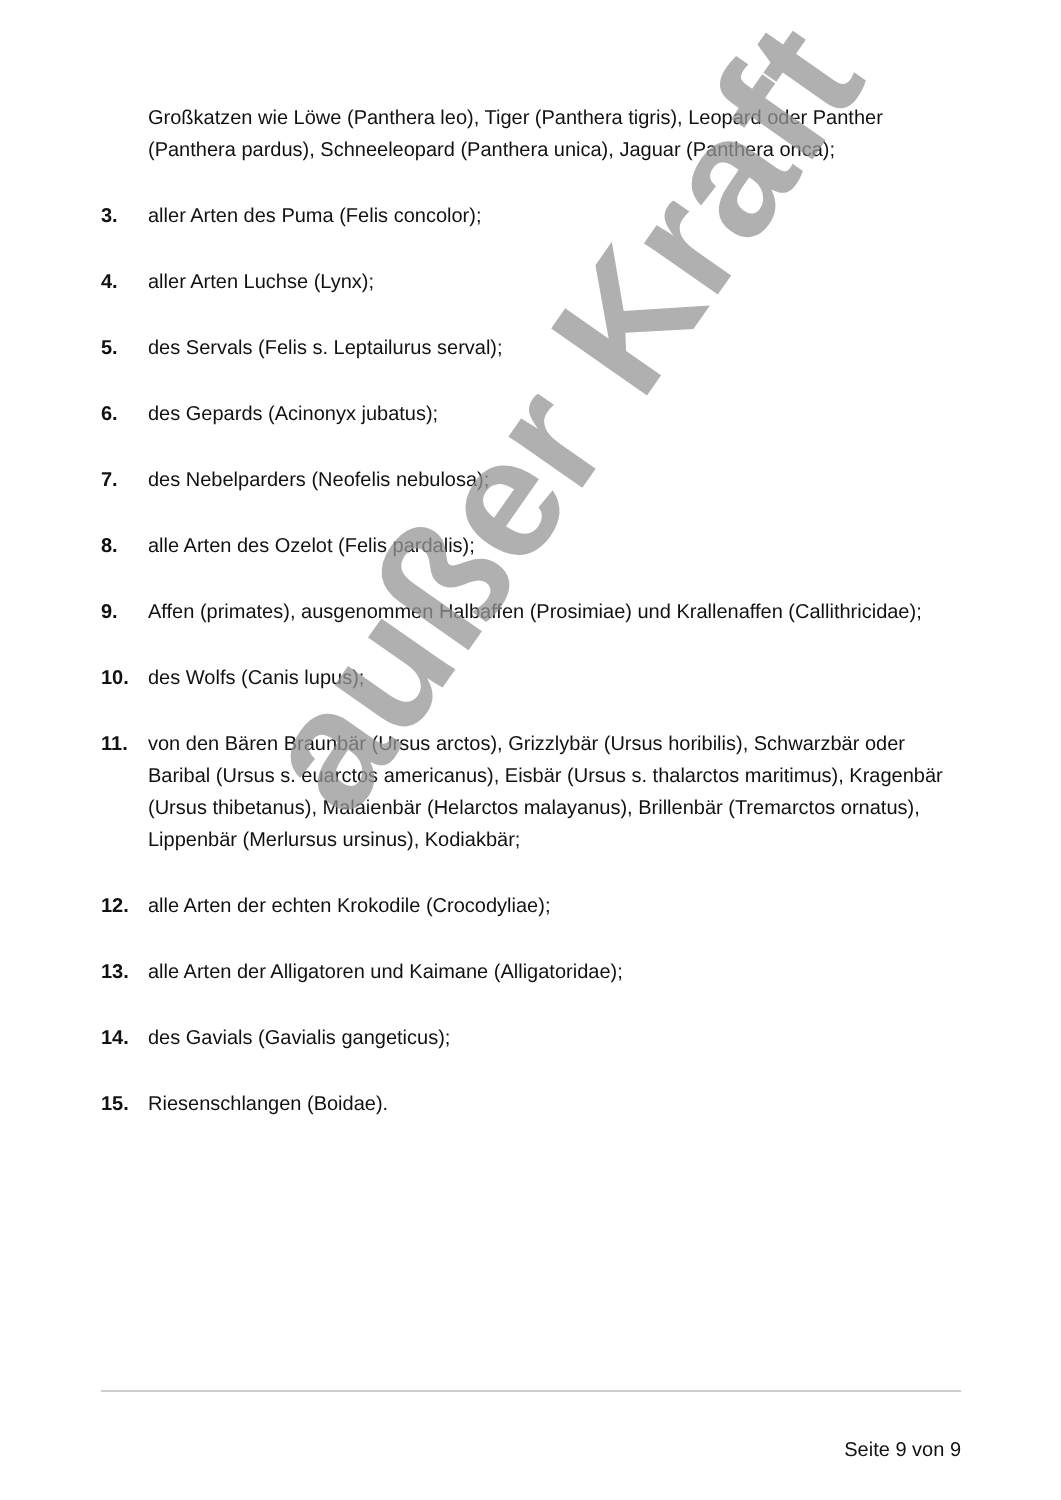Großkatzen wie Löwe (Panthera leo), Tiger (Panthera tigris), Leopard oder Panther (Panthera pardus), Schneeleopard (Panthera unica), Jaguar (Panthera onca);
3. aller Arten des Puma (Felis concolor);
4. aller Arten Luchse (Lynx);
5. des Servals (Felis s. Leptailurus serval);
6. des Gepards (Acinonyx jubatus);
7. des Nebelparders (Neofelis nebulosa);
8. alle Arten des Ozelot (Felis pardalis);
9. Affen (primates), ausgenommen Halbaffen (Prosimiae) und Krallenaffen (Callithricidae);
10. des Wolfs (Canis lupus);
11. von den Bären Braunbär (Ursus arctos), Grizzlybär (Ursus horibilis), Schwarzbär oder Baribal (Ursus s. euarctos americanus), Eisbär (Ursus s. thalarctos maritimus), Kragenbär (Ursus thibetanus), Malaienbär (Helarctos malayanus), Brillenbär (Tremarctos ornatus), Lippenbär (Merlursus ursinus), Kodiakbär;
12. alle Arten der echten Krokodile (Crocodyliae);
13. alle Arten der Alligatoren und Kaimane (Alligatoridae);
14. des Gavials (Gavialis gangeticus);
15. Riesenschlangen (Boidae).
außer Kraft
Seite 9 von 9